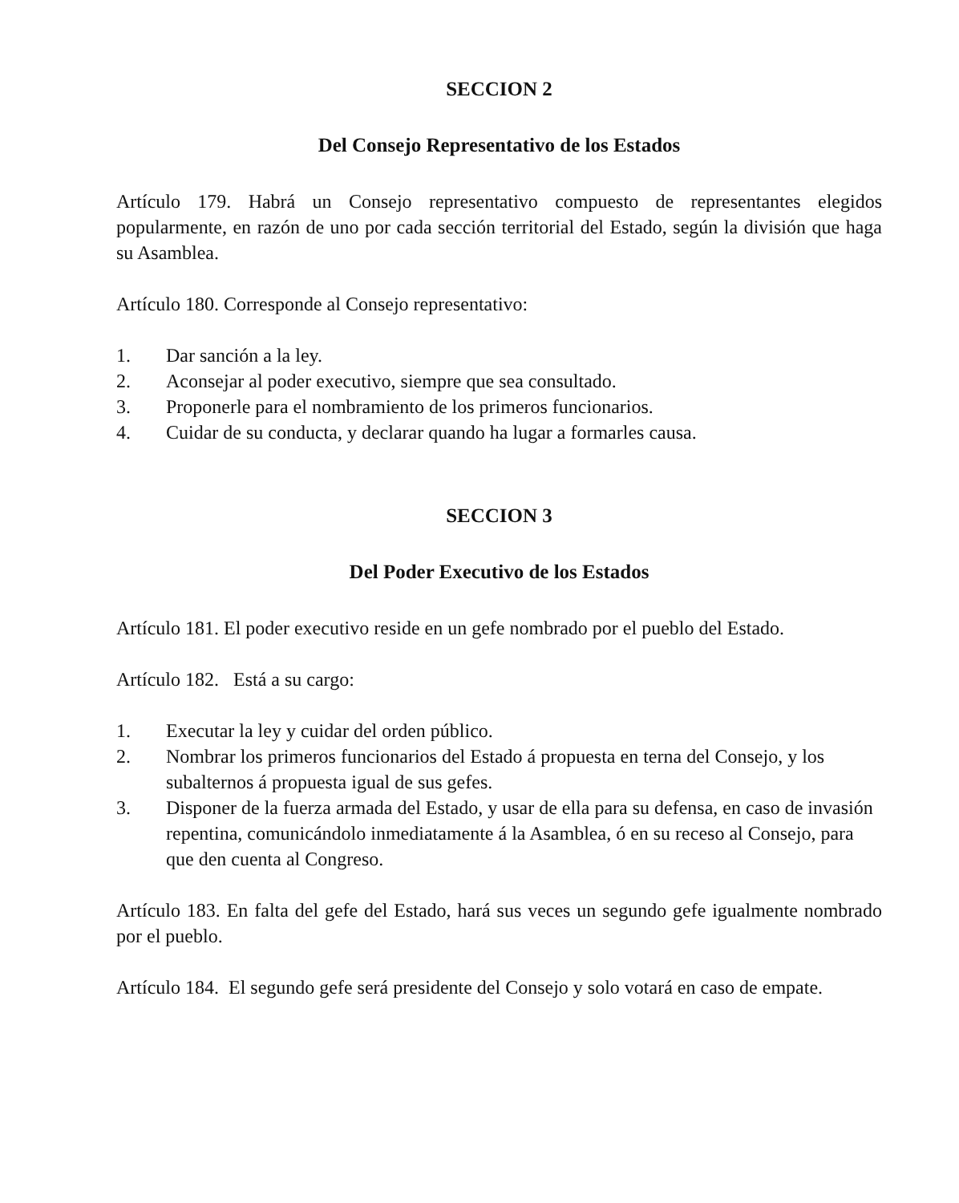SECCION 2
Del Consejo Representativo de los Estados
Artículo 179. Habrá un Consejo representativo compuesto de representantes elegidos popularmente, en razón de uno por cada sección territorial del Estado, según la división que haga su Asamblea.
Artículo 180. Corresponde al Consejo representativo:
1. Dar sanción a la ley.
2. Aconsejar al poder executivo, siempre que sea consultado.
3. Proponerle para el nombramiento de los primeros funcionarios.
4. Cuidar de su conducta, y declarar quando ha lugar a formarles causa.
SECCION 3
Del Poder Executivo de los Estados
Artículo 181. El poder executivo reside en un gefe nombrado por el pueblo del Estado.
Artículo 182. Está a su cargo:
1. Executar la ley y cuidar del orden público.
2. Nombrar los primeros funcionarios del Estado á propuesta en terna del Consejo, y los subalternos á propuesta igual de sus gefes.
3. Disponer de la fuerza armada del Estado, y usar de ella para su defensa, en caso de invasión repentina, comunicándolo inmediatamente á la Asamblea, ó en su receso al Consejo, para que den cuenta al Congreso.
Artículo 183. En falta del gefe del Estado, hará sus veces un segundo gefe igualmente nombrado por el pueblo.
Artículo 184. El segundo gefe será presidente del Consejo y solo votará en caso de empate.